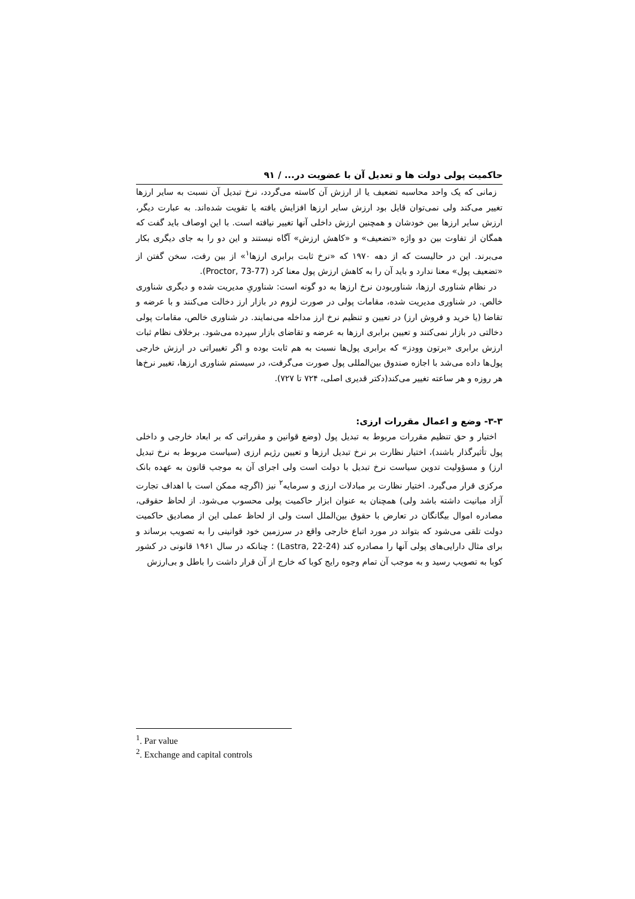حاکمیت پولی دولت ها و تعدیل آن با عضویت در... / ۹۱
زمانی که یک واحد محاسبه تضعیف یا از ارزش آن کاسته می‌گردد، نرخ تبدیل آن نسبت به سایر ارزها تغییر می‌کند ولی نمی‌توان قایل بود ارزش سایر ارزها افزایش یافته یا تقویت شده‌اند. به عبارت دیگر، ارزش سایر ارزها بین خودشان و همچنین ارزش داخلی آنها تغییر نیافته است. با این اوصاف باید گفت که همگان از تفاوت بین دو واژه «تضعیف» و «کاهش ارزش» آگاه نیستند و این دو را به جای دیگری بکار می‌برند. این در حالیست که از دهه ۱۹۷۰ که «نرخ ثابت برابری ارزها<sup>۱</sup>» از بین رفت، سخن گفتن از «تضعیف پول» معنا ندارد و باید آن را به کاهش ارزش پول معنا کرد (Proctor, 73-77).
در نظام شناوری ارزها، شناوربودن نرخ ارزها به دو گونه است: شناوریِ مدیریت شده و دیگری شناوری خالص. در شناوری مدیریت شده، مقامات پولی در صورت لزوم در بازار ارز دخالت می‌کنند و با عرضه و تقاضا (یا خرید و فروش ارز) در تعیین و تنظیم نرخ ارز مداخله می‌نمایند. در شناوری خالص، مقامات پولی دخالتی در بازار نمی‌کنند و تعیین برابری ارزها به عرضه و تقاضای بازار سپرده می‌شود. برخلاف نظام ثبات ارزش برابری «برتون وودز» که برابری پول‌ها نسبت به هم ثابت بوده و اگر تغییراتی در ارزش خارجی پول‌ها داده می‌شد با اجازه صندوق بین‌المللی پول صورت می‌گرفت، در سیستم شناوری ارزها، تغییر نرخ‌ها هر روزه و هر ساعته تغییر می‌کند(دکتر قدیری اصلی، ۷۲۴ تا ۷۲۷).
۳-۳- وضع و اعمال مقررات ارزی:
اختیار و حق تنظیم مقررات مربوط به تبدیل پول (وضع قوانین و مقرراتی که بر ابعاد خارجی و داخلی پول تأثیرگذار باشند)، اختیار نظارت بر نرخ تبدیل ارزها و تعیین رژیم ارزی (سیاست مربوط به نرخ تبدیل ارز) و مسؤولیت تدوین سیاست نرخ تبدیل با دولت است ولی اجرای آن به موجب قانون به عهده بانک مرکزی قرار می‌گیرد. اختیار نظارت بر مبادلات ارزی و سرمایه<sup>۲</sup> نیز (اگرچه ممکن است با اهداف تجارت آزاد مبانیت داشته باشد ولی) همچنان به عنوان ابزار حاکمیت پولی محسوب می‌شود. از لحاظ حقوقی، مصادره اموال بیگانگان در تعارض با حقوق بین‌الملل است ولی از لحاظ عملی این از مصادیق حاکمیت دولت تلقی می‌شود که بتواند در مورد اتباع خارجی واقع در سرزمین خود قوانینی را به تصویب برساند و برای مثال دارایی‌های پولی آنها را مصادره کند (Lastra, 22-24) ؛ چنانکه در سال ۱۹۶۱ قانونی در کشور کوبا به تصویب رسید و به موجب آن تمام وجوه رایج کوبا که خارج از آن قرار داشت را باطل و بی‌ارزش
<sup>1</sup>. Par value
<sup>2</sup>. Exchange and capital controls